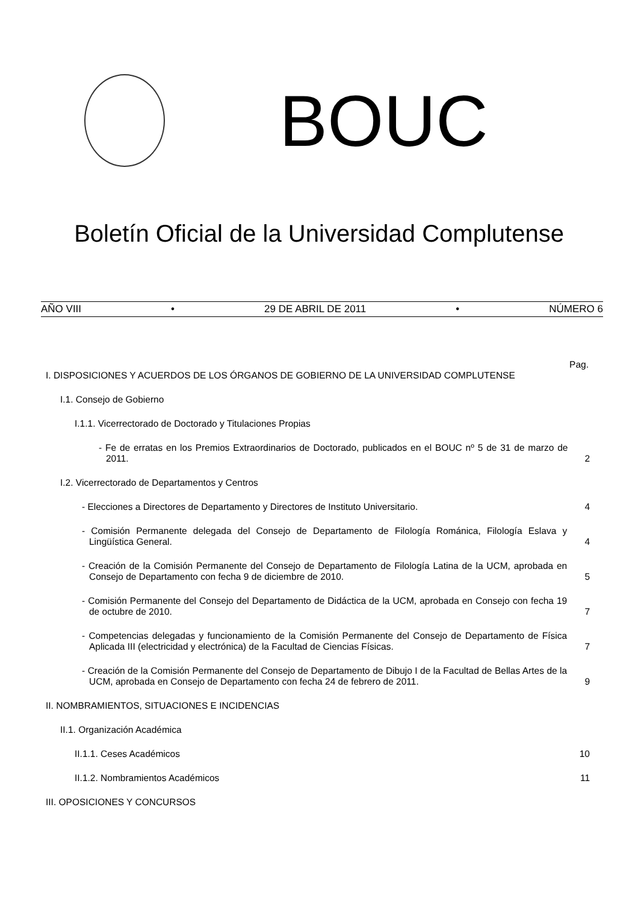BOUC
Boletín Oficial de la Universidad Complutense
AÑO VIII • 29 DE ABRIL DE 2011 • NÚMERO 6
Pag.
I. DISPOSICIONES Y ACUERDOS DE LOS ÓRGANOS DE GOBIERNO DE LA UNIVERSIDAD COMPLUTENSE
I.1. Consejo de Gobierno
I.1.1. Vicerrectorado de Doctorado y Titulaciones Propias
- Fe de erratas en los Premios Extraordinarios de Doctorado, publicados en el BOUC nº 5 de 31 de marzo de 2011.
2
I.2. Vicerrectorado de Departamentos y Centros
- Elecciones a Directores de Departamento y Directores de Instituto Universitario.
4
- Comisión Permanente delegada del Consejo de Departamento de Filología Románica, Filología Eslava y Lingüística General.
4
- Creación de la Comisión Permanente del Consejo de Departamento de Filología Latina de la UCM, aprobada en Consejo de Departamento con fecha 9 de diciembre de 2010.
5
- Comisión Permanente del Consejo del Departamento de Didáctica de la UCM, aprobada en Consejo con fecha 19 de octubre de 2010.
7
- Competencias delegadas y funcionamiento de la Comisión Permanente del Consejo de Departamento de Física Aplicada III (electricidad y electrónica) de la Facultad de Ciencias Físicas.
7
- Creación de la Comisión Permanente del Consejo de Departamento de Dibujo I de la Facultad de Bellas Artes de la UCM, aprobada en Consejo de Departamento con fecha 24 de febrero de 2011.
9
II. NOMBRAMIENTOS, SITUACIONES E INCIDENCIAS
II.1. Organización Académica
II.1.1. Ceses Académicos
10
II.1.2. Nombramientos Académicos
11
III. OPOSICIONES Y CONCURSOS